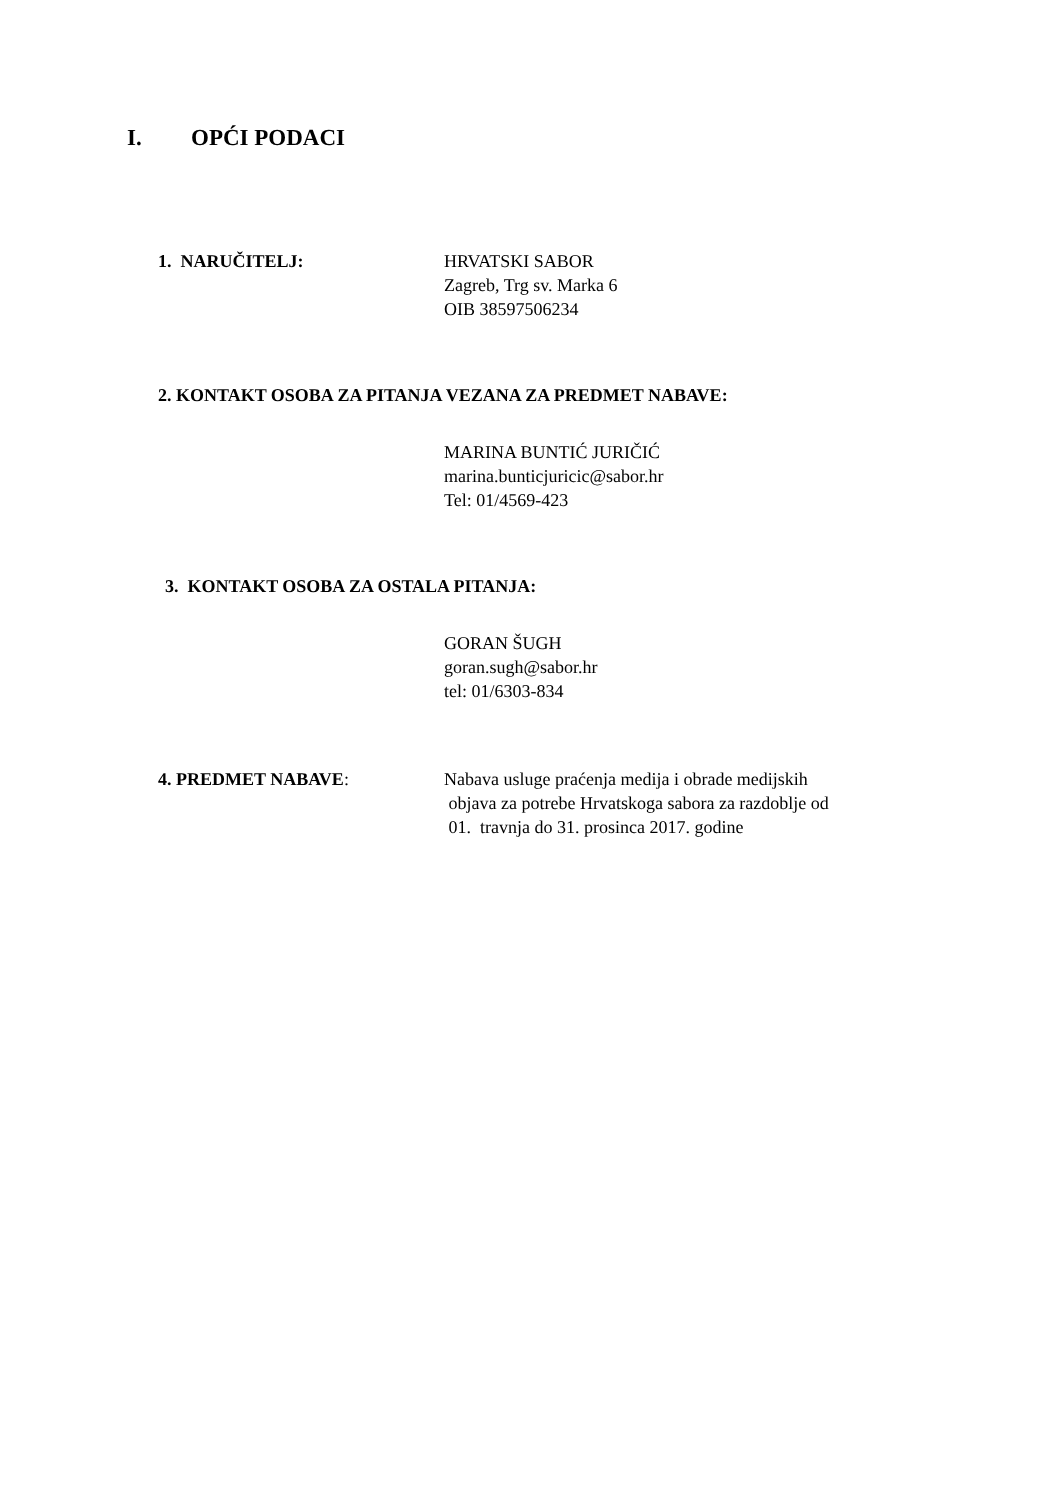I. OPĆI PODACI
1. NARUČITELJ: HRVATSKI SABOR
Zagreb, Trg sv. Marka 6
OIB 38597506234
2. KONTAKT OSOBA ZA PITANJA VEZANA ZA PREDMET NABAVE:
MARINA BUNTIĆ JURIČIĆ
marina.bunticjuricic@sabor.hr
Tel: 01/4569-423
3. KONTAKT OSOBA ZA OSTALA PITANJA:
GORAN ŠUGH
goran.sugh@sabor.hr
tel: 01/6303-834
4. PREDMET NABAVE: Nabava usluge praćenja medija i obrade medijskih
objava za potrebe Hrvatskoga sabora za razdoblje od
01. travnja do 31. prosinca 2017. godine